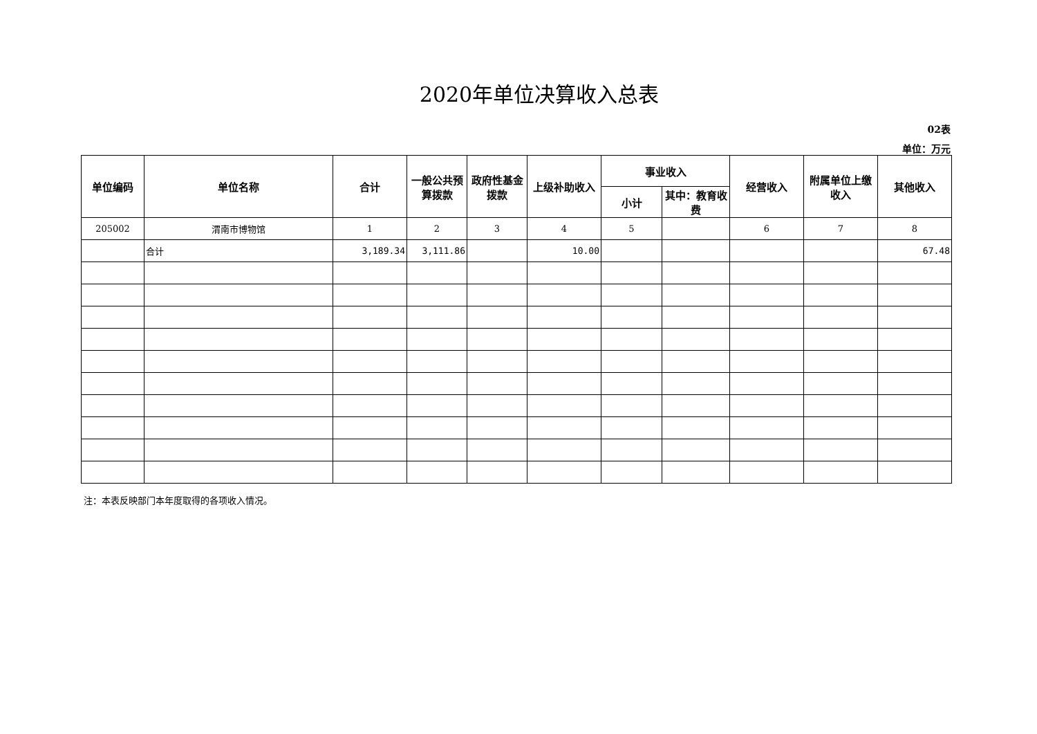2020年单位决算收入总表
02表
单位：万元
| 单位编码 | 单位名称 | 合计 | 一般公共预算拨款 | 政府性基金拨款 | 上级补助收入 | 事业收入 | | 经营收入 | 附属单位上缴收入 | 其他收入 |
| --- | --- | --- | --- | --- | --- | --- | --- | --- | --- | --- |
| | | | | | | 小计 | 其中：教育收费 | | | |
| 205002 | 渭南市博物馆 | 1 | 2 | 3 | 4 | 5 | | 6 | 7 | 8 |
| | 合计 | 3,189.34 | 3,111.86 | | 10.00 | | | | | 67.48 |
注：本表反映部门本年度取得的各项收入情况。